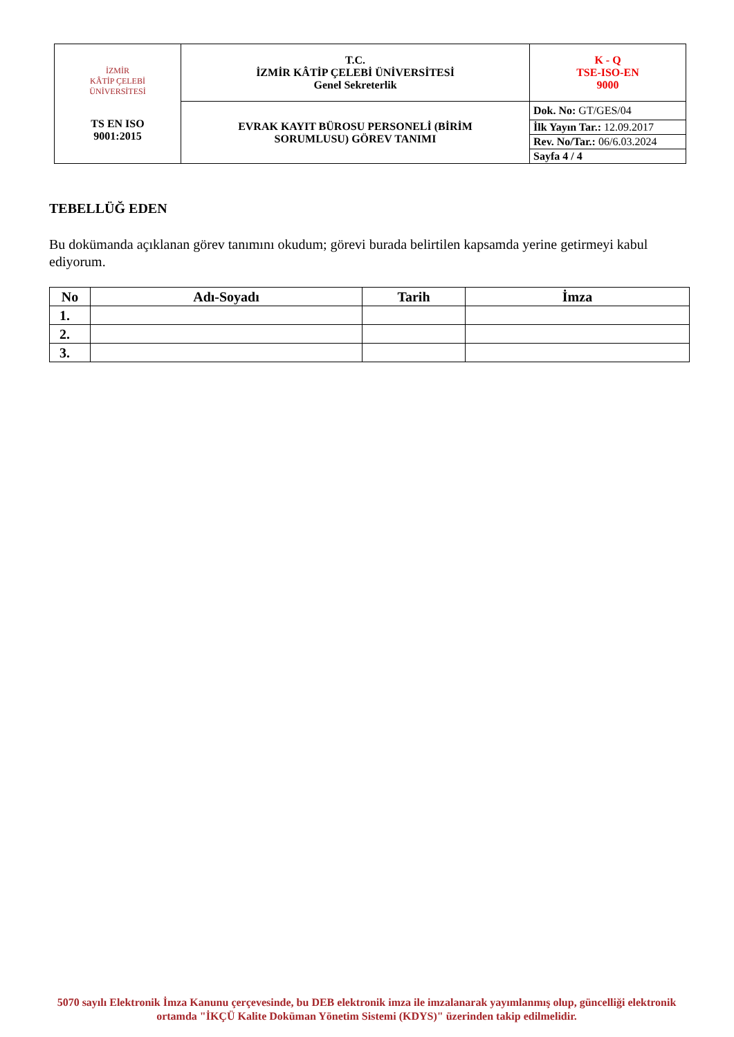| İZMİR KÂTİP ÇELEBİ ÜNİVERSİTESİ TS EN ISO 9001:2015 | T.C. İZMİR KÂTİP ÇELEBİ ÜNİVERSİTESİ Genel Sekreterlik | K - Q TSE-ISO-EN 9000 |
| | EVRAK KAYIT BÜROSU PERSONELİ (BİRİM SORUMLUSU) GÖREV TANIMI | Dok. No: GT/GES/04 |
| | | İlk Yayın Tar.: 12.09.2017 |
| | | Rev. No/Tar.: 06/6.03.2024 |
| | | Sayfa 4 / 4 |
TEBELLÜĞ EDEN
Bu dokümanda açıklanan görev tanımını okudum; görevi burada belirtilen kapsamda yerine getirmeyi kabul ediyorum.
| No | Adı-Soyadı | Tarih | İmza |
| --- | --- | --- | --- |
| 1. | | | |
| 2. | | | |
| 3. | | | |
5070 sayılı Elektronik İmza Kanunu çerçevesinde, bu DEB elektronik imza ile imzalanarak yayımlanmış olup, güncelliği elektronik ortamda "İKÇÜ Kalite Doküman Yönetim Sistemi (KDYS)" üzerinden takip edilmelidir.